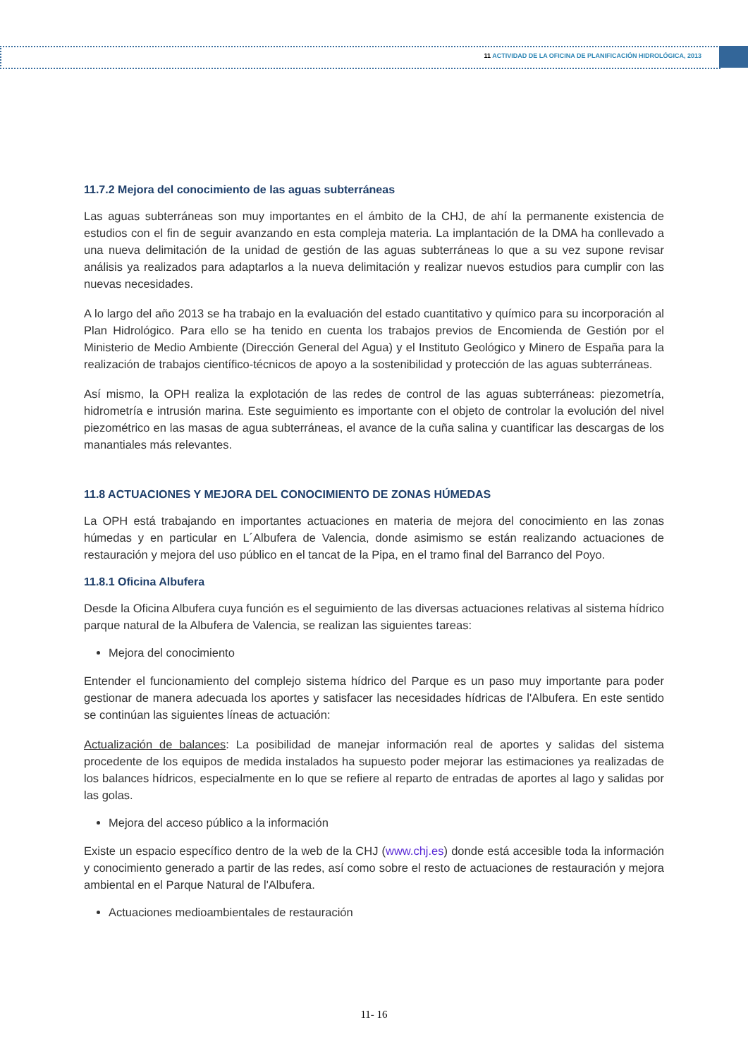11 ACTIVIDAD DE LA OFICINA DE PLANIFICACIÓN HIDROLÓGICA, 2013
11.7.2 Mejora del conocimiento de las aguas subterráneas
Las aguas subterráneas son muy importantes en el ámbito de la CHJ, de ahí la permanente existencia de estudios con el fin de seguir avanzando en esta compleja materia. La implantación de la DMA ha conllevado a una nueva delimitación de la unidad de gestión de las aguas subterráneas lo que a su vez supone revisar análisis ya realizados para adaptarlos a la nueva delimitación y realizar nuevos estudios para cumplir con las nuevas necesidades.
A lo largo del año 2013 se ha trabajo en la evaluación del estado cuantitativo y químico para su incorporación al Plan Hidrológico. Para ello se ha tenido en cuenta los trabajos previos de Encomienda de Gestión por el Ministerio de Medio Ambiente (Dirección General del Agua) y el Instituto Geológico y Minero de España para la realización de trabajos científico-técnicos de apoyo a la sostenibilidad y protección de las aguas subterráneas.
Así mismo, la OPH realiza la explotación de las redes de control de las aguas subterráneas: piezometría, hidrometría e intrusión marina. Este seguimiento es importante con el objeto de controlar la evolución del nivel piezométrico en las masas de agua subterráneas, el avance de la cuña salina y cuantificar las descargas de los manantiales más relevantes.
11.8 ACTUACIONES Y MEJORA DEL CONOCIMIENTO DE ZONAS HÚMEDAS
La OPH está trabajando en importantes actuaciones en materia de mejora del conocimiento en las zonas húmedas y en particular en L´Albufera de Valencia, donde asimismo se están realizando actuaciones de restauración y mejora del uso público en el tancat de la Pipa, en el tramo final del Barranco del Poyo.
11.8.1 Oficina Albufera
Desde la Oficina Albufera cuya función es el seguimiento de las diversas actuaciones relativas al sistema hídrico parque natural de la Albufera de Valencia, se realizan las siguientes tareas:
Mejora del conocimiento
Entender el funcionamiento del complejo sistema hídrico del Parque es un paso muy importante para poder gestionar de manera adecuada los aportes y satisfacer las necesidades hídricas de l'Albufera. En este sentido se continúan las siguientes líneas de actuación:
Actualización de balances: La posibilidad de manejar información real de aportes y salidas del sistema procedente de los equipos de medida instalados ha supuesto poder mejorar las estimaciones ya realizadas de los balances hídricos, especialmente en lo que se refiere al reparto de entradas de aportes al lago y salidas por las golas.
Mejora del acceso público a la información
Existe un espacio específico dentro de la web de la CHJ (www.chj.es) donde está accesible toda la información y conocimiento generado a partir de las redes, así como sobre el resto de actuaciones de restauración y mejora ambiental en el Parque Natural de l'Albufera.
Actuaciones medioambientales de restauración
11- 16